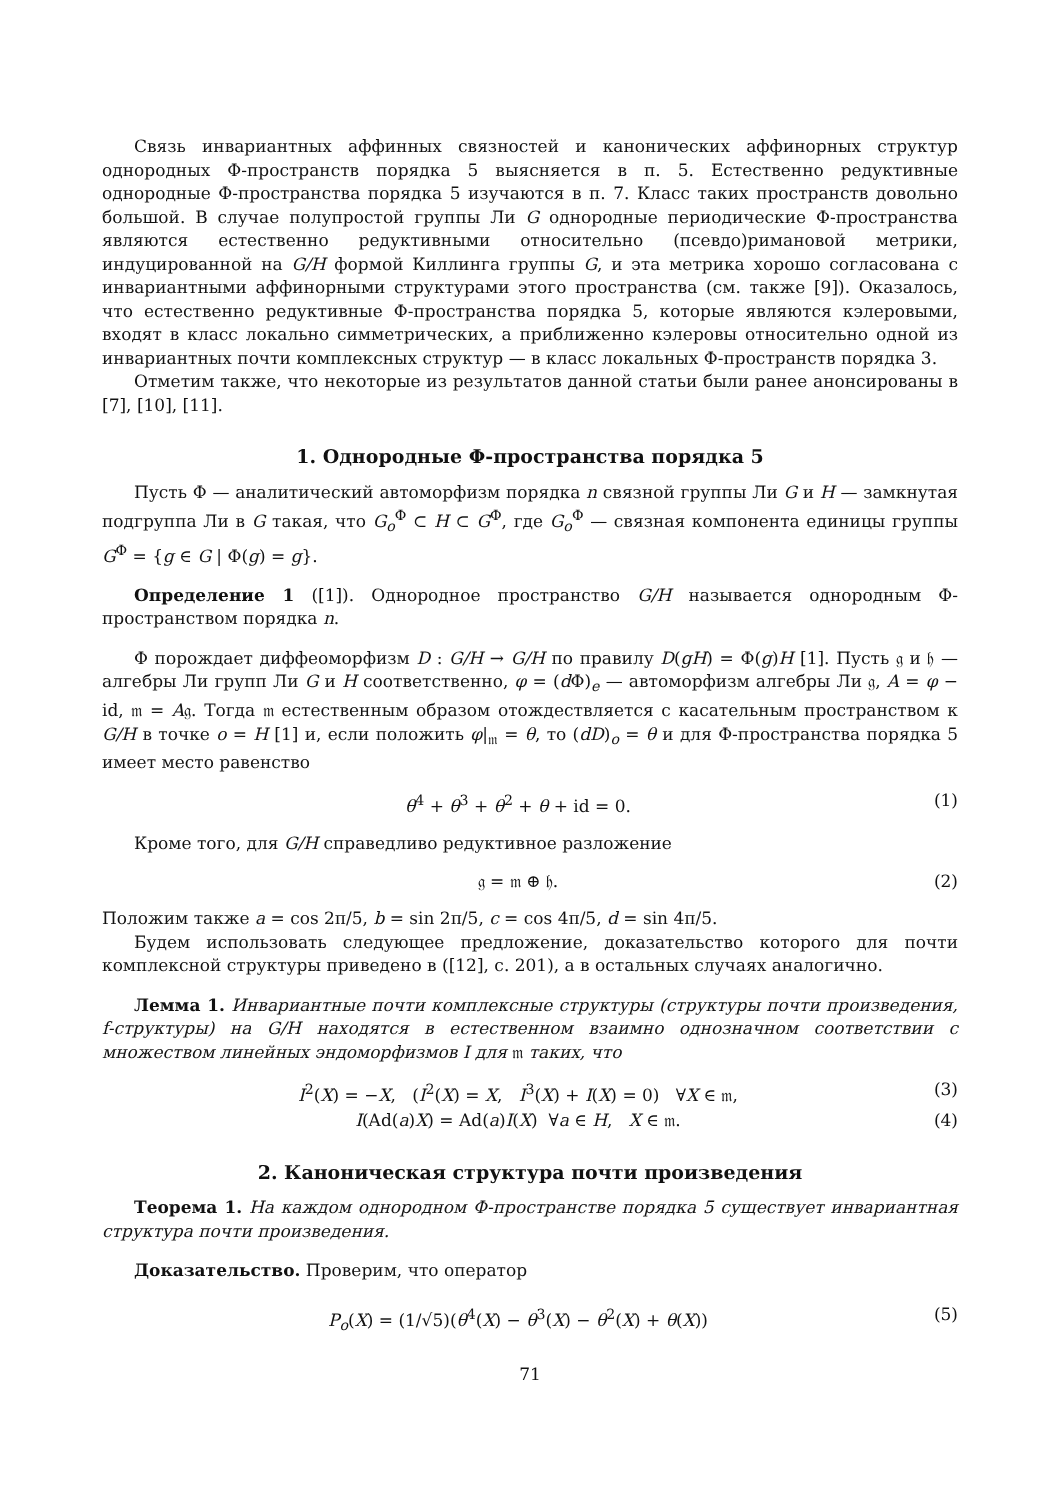Связь инвариантных аффинных связностей и канонических аффинорных структур однородных Φ-пространств порядка 5 выясняется в п. 5. Естественно редуктивные однородные Φ-пространства порядка 5 изучаются в п. 7. Класс таких пространств довольно большой. В случае полупростой группы Ли G однородные периодические Φ-пространства являются естественно редуктивными относительно (псевдо)римановой метрики, индуцированной на G/H формой Киллинга группы G, и эта метрика хорошо согласована с инвариантными аффинорными структурами этого пространства (см. также [9]). Оказалось, что естественно редуктивные Φ-пространства порядка 5, которые являются кэлеровыми, входят в класс локально симметрических, а приближенно кэлеровы относительно одной из инвариантных почти комплексных структур — в класс локальных Φ-пространств порядка 3.
Отметим также, что некоторые из результатов данной статьи были ранее анонсированы в [7], [10], [11].
1. Однородные Φ-пространства порядка 5
Пусть Φ — аналитический автоморфизм порядка n связной группы Ли G и H — замкнутая подгруппа Ли в G такая, что G<sub>o</sub><sup>Φ</sup> ⊂ H ⊂ G<sup>Φ</sup>, где G<sub>o</sub><sup>Φ</sup> — связная компонента единицы группы G<sup>Φ</sup> = {g ∈ G | Φ(g) = g}.
Определение 1 ([1]). Однородное пространство G/H называется однородным Φ-пространством порядка n.
Φ порождает диффеоморфизм D : G/H → G/H по правилу D(gH) = Φ(g)H [1]. Пусть 𝔤 и 𝔥 — алгебры Ли групп Ли G и H соответственно, φ = (d Φ)<sub>e</sub> — автоморфизм алгебры Ли 𝔤, A = φ − id, 𝔪 = A𝔤. Тогда 𝔪 естественным образом отождествляется с касательным пространством к G/H в точке o = H [1] и, если положить φ|<sub>𝔪</sub> = θ, то (dD)<sub>o</sub> = θ и для Φ-пространства порядка 5 имеет место равенство
θ<sup>4</sup> + θ<sup>3</sup> + θ<sup>2</sup> + θ + id = 0. (1)
Кроме того, для G/H справедливо редуктивное разложение
𝔤 = 𝔪 ⊕ 𝔥. (2)
Положим также a = cos 2π/5, b = sin 2π/5, c = cos 4π/5, d = sin 4π/5.
Будем использовать следующее предложение, доказательство которого для почти комплексной структуры приведено в ([12], с. 201), а в остальных случаях аналогично.
Лемма 1. Инвариантные почти комплексные структуры (структуры почти произведения, f-структуры) на G/H находятся в естественном взаимно однозначном соответствии с множеством линейных эндоморфизмов I для 𝔪 таких, что
I<sup>2</sup>(X) = −X, (I<sup>2</sup>(X) = X, I<sup>3</sup>(X) + I(X) = 0) ∀X ∈ 𝔪, (3)
I(Ad(a)X) = Ad(a)I(X) ∀a ∈ H, X ∈ 𝔪. (4)
2. Каноническая структура почти произведения
Теорема 1. На каждом однородном Φ-пространстве порядка 5 существует инвариантная структура почти произведения.
Доказательство. Проверим, что оператор
P<sub>o</sub>(X) = (1/√5)(θ<sup>4</sup>(X) − θ<sup>3</sup>(X) − θ<sup>2</sup>(X) + θ(X)) (5)
71